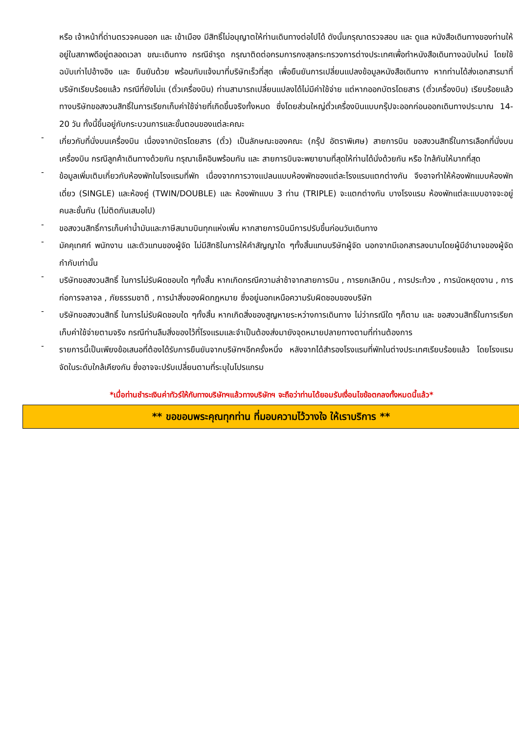หรือ เจ้าหน้าที่ด่านตรวจคนออก และ เข้าเมือง มีสิทธิ์ไม่อนุญาตให้ท่านเดินทางต่อไปได้ ดังนั้นกรุณาตรวจสอบ และ ดูแล หนังสือเดินทางของท่านให้อยู่ในสภาพดีอยู่ตลอดเวลา ขณะเดินทาง กรณีชำรุด กรุณาติดต่อกรมการกงสุลกระทรวงการต่างประเทศเพื่อทำหนังสือเดินทางฉบับใหม่ โดยใช้ฉบับเก่าไปอ้างอิง และ ยืนยันด้วย พร้อมกับแจ้งมาที่บริษัทเร็วที่สุด เพื่อยืนยันการเปลี่ยนแปลงข้อมูลหนังสือเดินทาง หากท่านได้ส่งเอกสารมาที่บริษัทเรียบร้อยแล้ว กรณีที่ยังไม่แ (ตั๋วเครื่องบิน) ท่านสามารถเปลี่ยนแปลงได้ไม่มีค่าใช้จ่าย แต่หากออกบัตรโดยสาร (ตั๋วเครื่องบิน) เรียบร้อยแล้ว ทางบริษัทขอสงวนสิทธิ์ในการเรียกเก็บค่าใช้จ่ายที่เกิดขึ้นจริงทั้งหมด ซึ่งโดยส่วนใหญ่ตั๋วเครื่องบินแบบกรุ๊ปจะออกก่อนออกเดินทางประมาณ 14-20 วัน ทั้งนี้ขึ้นอยู่กับกระบวนการและขั้นตอนของแต่ละคณะ
-
เกี่ยวกับที่นั่งบนเครื่องบิน เนื่องจากบัตรโดยสาร (ตั๋ว) เป็นลักษณะของคณะ (กรุ๊ป อัตราพิเศษ) สายการบิน ขอสงวนสิทธิ์ในการเลือกที่นั่งบนเครื่องบิน กรณีลูกค้าเดินทางด้วยกัน กรุณาเช็คอินพร้อมกัน และ สายการบินจะพยายามที่สุดให้ท่านได้นั่งด้วยกัน หรือ ใกล้กันให้มากที่สุด
-
ข้อมูลเพิ่มเติมเกี่ยวกับห้องพักในโรงแรมที่พัก เนื่องจากการวางแปลนแบบห้องพักของแต่ละโรงแรมแตกต่างกัน จึงอาจทำให้ห้องพักแบบห้องพักเดี่ยว (SINGLE) และห้องคู่ (TWIN/DOUBLE) และ ห้องพักแบบ 3 ท่าน (TRIPLE) จะแตกต่างกัน บางโรงแรม ห้องพักแต่ละแบบอาจจะอยู่คนละชั้นกัน (ไม่ติดกันเสมอไป)
-
ขอสงวนสิทธิ์การเก็บค่าน้ำมันและภาษีสนามบินทุกแห่งเพิ่ม หากสายการบินมีการปรับขึ้นก่อนวันเดินทาง
-
มัคคุเทศก์ พนักงาน และตัวแทนของผู้จัด ไม่มีสิทธิในการให้คำสัญญาใด ๆทั้งสิ้นแทนบริษัทผู้จัด นอกจากมีเอกสารลงนามโดยผู้มีอำนาจของผู้จัดกำกับเท่านั้น
-
บริษัทขอสงวนสิทธิ์ ในการไม่รับผิดชอบใด ๆทั้งสิ้น หากเกิดกรณีความล่าช้าจากสายการบิน , การยกเลิกบิน , การประท้วง , การนัดหยุดงาน , การก่อการจลาจล , ภัยธรรมชาติ , การนำสิ่งของผิดกฎหมาย ซึ่งอยู่นอกเหนือความรับผิดชอบของบริษัท
-
บริษัทขอสงวนสิทธิ์ ในการไม่รับผิดชอบใด ๆทั้งสิ้น หากเกิดสิ่งของสูญหายระหว่างการเดินทาง ไม่ว่ากรณีใด ๆก็ตาม และ ขอสงวนสิทธิ์ในการเรียกเก็บค่าใช้จ่ายตามจริง กรณีท่านลืมสิ่งของไว้ที่โรงแรมและจำเป็นต้องส่งมายังจุดหมายปลายทางตามที่ท่านต้องการ
-
รายการนี้เป็นเพียงข้อเสนอที่ต้องได้รับการยืนยันจากบริษัทฯอีกครั้งหนึ่ง หลังจากได้สำรองโรงแรมที่พักในต่างประเทศเรียบร้อยแล้ว โดยโรงแรมจัดในระดับใกล้เคียงกัน ซึ่งอาจจะปรับเปลี่ยนตามที่ระบุในโปรแกรม
*เมื่อท่านชำระเงินค่าทัวร์ให้กับทางบริษัทฯแล้วทางบริษัทฯ จะถือว่าท่านได้ยอมรับเงื่อนไขข้อตกลงทั้งหมดนี้แล้ว*
** ขอขอบพระคุณทุกท่าน ที่มอบความไว้วางใจ ให้เราบริการ **